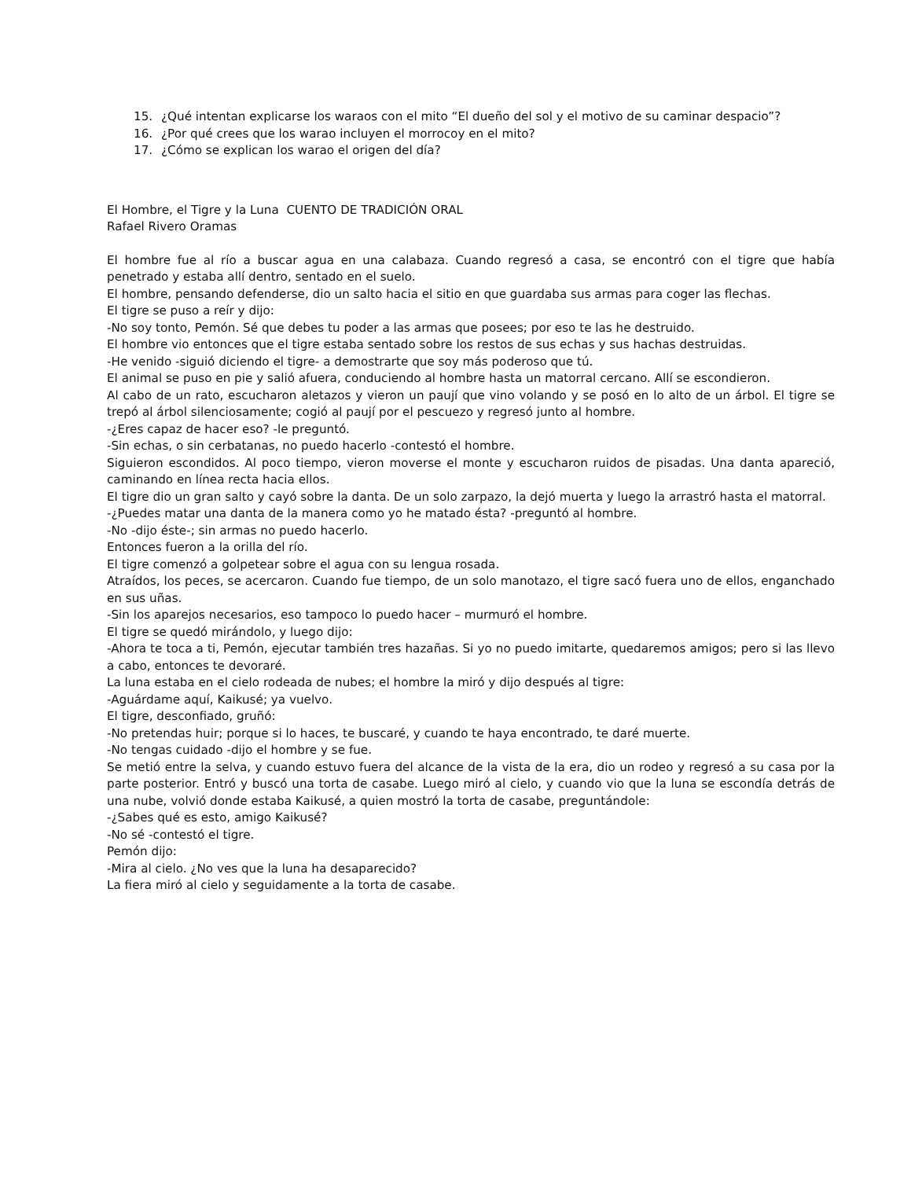15. ¿Qué intentan explicarse los waraos con el mito “El dueño del sol y el motivo de su caminar despacio”?
16. ¿Por qué crees que los warao incluyen el morrocoy en el mito?
17. ¿Cómo se explican los warao el origen del día?
El Hombre, el Tigre y la Luna CUENTO DE TRADICIÓN ORAL
Rafael Rivero Oramas
El hombre fue al río a buscar agua en una calabaza. Cuando regresó a casa, se encontró con el tigre que había penetrado y estaba allí dentro, sentado en el suelo.
El hombre, pensando defenderse, dio un salto hacia el sitio en que guardaba sus armas para coger las flechas.
El tigre se puso a reír y dijo:
-No soy tonto, Pemón. Sé que debes tu poder a las armas que posees; por eso te las he destruido.
El hombre vio entonces que el tigre estaba sentado sobre los restos de sus echas y sus hachas destruidas.
-He venido -siguió diciendo el tigre- a demostrarte que soy más poderoso que tú.
El animal se puso en pie y salió afuera, conduciendo al hombre hasta un matorral cercano. Allí se escondieron.
Al cabo de un rato, escucharon aletazos y vieron un paují que vino volando y se posó en lo alto de un árbol. El tigre se trepó al árbol silenciosamente; cogió al paují por el pescuezo y regresó junto al hombre.
-¿Eres capaz de hacer eso? -le preguntó.
-Sin echas, o sin cerbatanas, no puedo hacerlo -contestó el hombre.
Siguieron escondidos. Al poco tiempo, vieron moverse el monte y escucharon ruidos de pisadas. Una danta apareció, caminando en línea recta hacia ellos.
El tigre dio un gran salto y cayó sobre la danta. De un solo zarpazo, la dejó muerta y luego la arrastró hasta el matorral.
-¿Puedes matar una danta de la manera como yo he matado ésta? -preguntó al hombre.
-No -dijo éste-; sin armas no puedo hacerlo.
Entonces fueron a la orilla del río.
El tigre comenzó a golpetear sobre el agua con su lengua rosada.
Atraídos, los peces, se acercaron. Cuando fue tiempo, de un solo manotazo, el tigre sacó fuera uno de ellos, enganchado en sus uñas.
-Sin los aparejos necesarios, eso tampoco lo puedo hacer – murmuró el hombre.
El tigre se quedó mirándolo, y luego dijo:
-Ahora te toca a ti, Pemón, ejecutar también tres hazañas. Si yo no puedo imitarte, quedaremos amigos; pero si las llevo a cabo, entonces te devoraré.
La luna estaba en el cielo rodeada de nubes; el hombre la miró y dijo después al tigre:
-Aguárdame aquí, Kaikusé; ya vuelvo.
El tigre, desconfiado, gruñó:
-No pretendas huir; porque si lo haces, te buscaré, y cuando te haya encontrado, te daré muerte.
-No tengas cuidado -dijo el hombre y se fue.
Se metió entre la selva, y cuando estuvo fuera del alcance de la vista de la era, dio un rodeo y regresó a su casa por la parte posterior. Entró y buscó una torta de casabe. Luego miró al cielo, y cuando vio que la luna se escondía detrás de una nube, volvió donde estaba Kaikusé, a quien mostró la torta de casabe, preguntándole:
-¿Sabes qué es esto, amigo Kaikusé?
-No sé -contestó el tigre.
Pemón dijo:
-Mira al cielo. ¿No ves que la luna ha desaparecido?
La fiera miró al cielo y seguidamente a la torta de casabe.